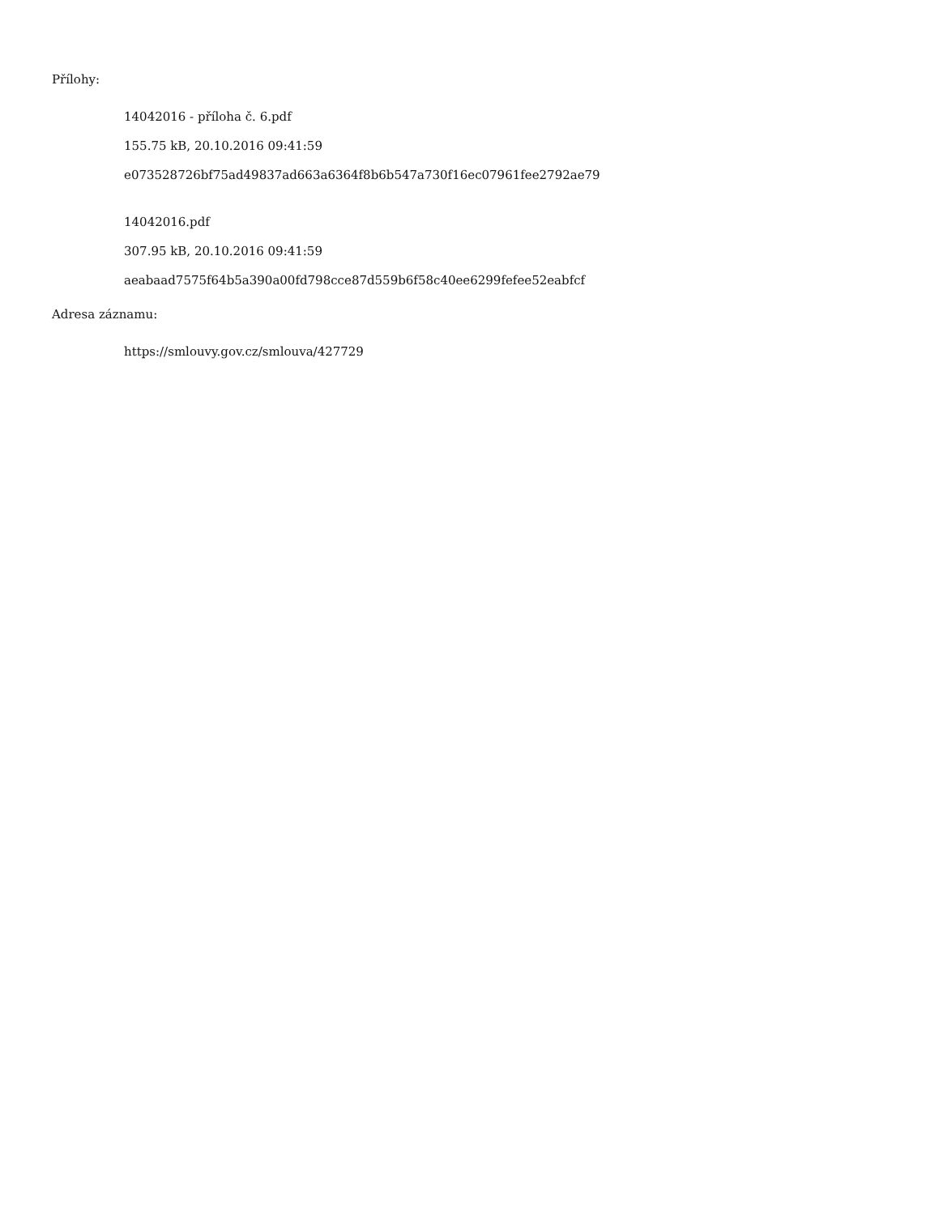Přílohy:
14042016 - příloha č. 6.pdf
155.75 kB, 20.10.2016 09:41:59
e073528726bf75ad49837ad663a6364f8b6b547a730f16ec07961fee2792ae79
14042016.pdf
307.95 kB, 20.10.2016 09:41:59
aeabaad7575f64b5a390a00fd798cce87d559b6f58c40ee6299fefee52eabfcf
Adresa záznamu:
https://smlouvy.gov.cz/smlouva/427729